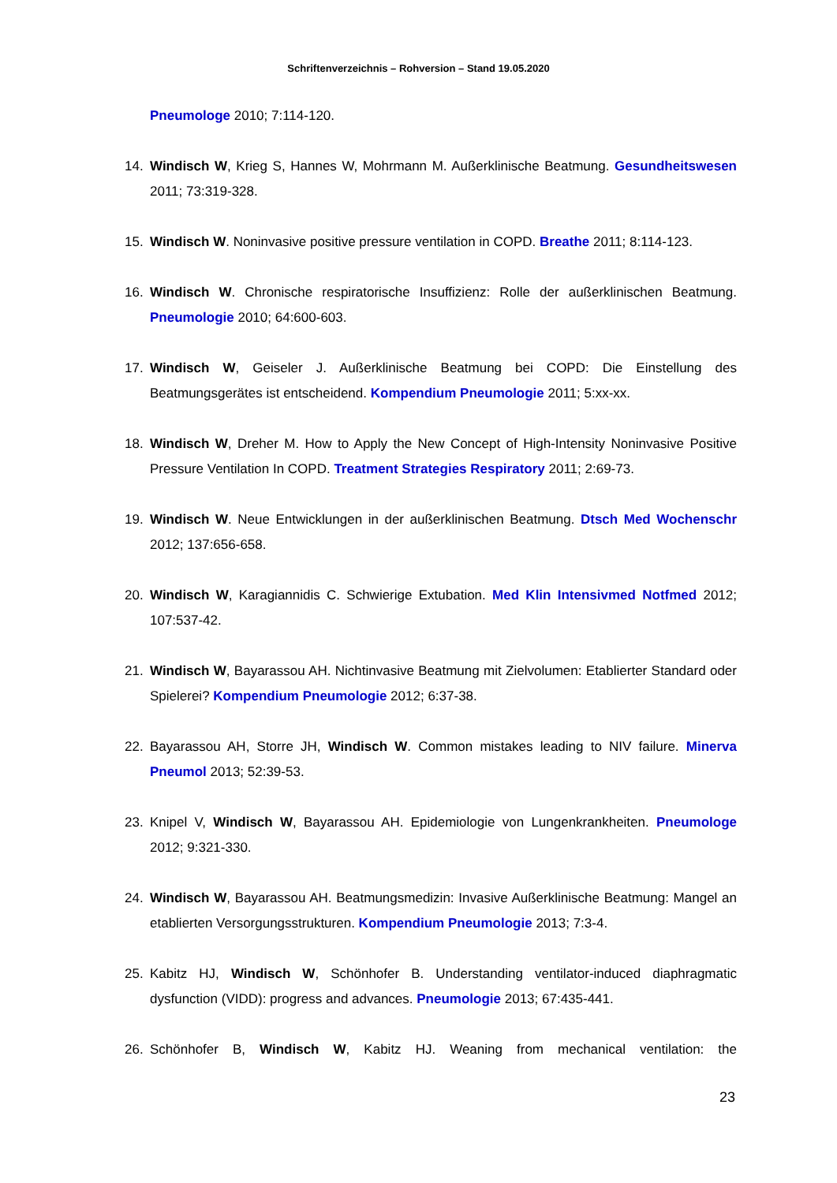Schriftenverzeichnis – Rohversion – Stand 19.05.2020
Pneumologe 2010; 7:114-120.
14. Windisch W, Krieg S, Hannes W, Mohrmann M. Außerklinische Beatmung. Gesundheitswesen 2011; 73:319-328.
15. Windisch W. Noninvasive positive pressure ventilation in COPD. Breathe 2011; 8:114-123.
16. Windisch W. Chronische respiratorische Insuffizienz: Rolle der außerklinischen Beatmung. Pneumologie 2010; 64:600-603.
17. Windisch W, Geiseler J. Außerklinische Beatmung bei COPD: Die Einstellung des Beatmungsgerätes ist entscheidend. Kompendium Pneumologie 2011; 5:xx-xx.
18. Windisch W, Dreher M. How to Apply the New Concept of High-Intensity Noninvasive Positive Pressure Ventilation In COPD. Treatment Strategies Respiratory 2011; 2:69-73.
19. Windisch W. Neue Entwicklungen in der außerklinischen Beatmung. Dtsch Med Wochenschr 2012; 137:656-658.
20. Windisch W, Karagiannidis C. Schwierige Extubation. Med Klin Intensivmed Notfmed 2012; 107:537-42.
21. Windisch W, Bayarassou AH. Nichtinvasive Beatmung mit Zielvolumen: Etablierter Standard oder Spielerei? Kompendium Pneumologie 2012; 6:37-38.
22. Bayarassou AH, Storre JH, Windisch W. Common mistakes leading to NIV failure. Minerva Pneumol 2013; 52:39-53.
23. Knipel V, Windisch W, Bayarassou AH. Epidemiologie von Lungenkrankheiten. Pneumologe 2012; 9:321-330.
24. Windisch W, Bayarassou AH. Beatmungsmedizin: Invasive Außerklinische Beatmung: Mangel an etablierten Versorgungsstrukturen. Kompendium Pneumologie 2013; 7:3-4.
25. Kabitz HJ, Windisch W, Schönhofer B. Understanding ventilator-induced diaphragmatic dysfunction (VIDD): progress and advances. Pneumologie 2013; 67:435-441.
26. Schönhofer B, Windisch W, Kabitz HJ. Weaning from mechanical ventilation: the
23